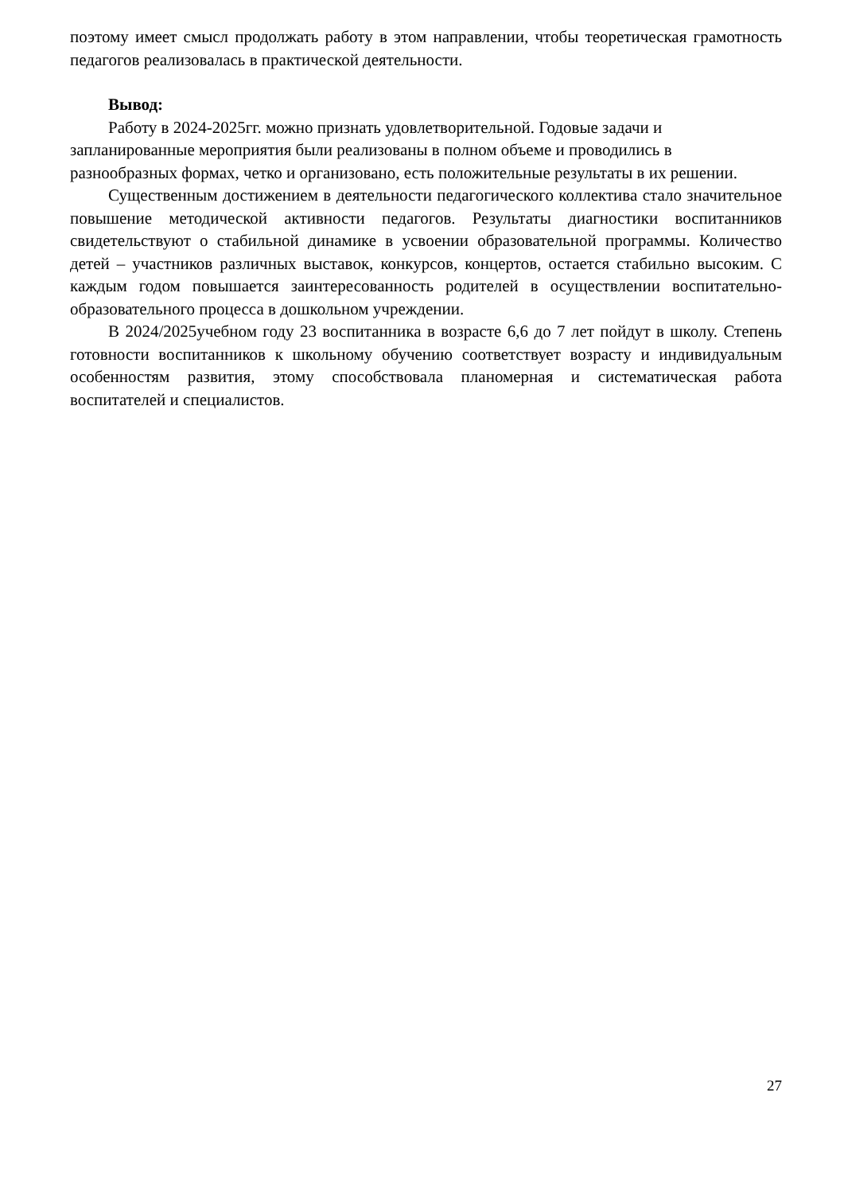поэтому имеет смысл продолжать работу в этом направлении, чтобы теоретическая грамотность педагогов реализовалась в практической деятельности.
Вывод:
Работу в 2024-2025гг. можно признать удовлетворительной. Годовые задачи и запланированные мероприятия были реализованы в полном объеме и проводились в разнообразных формах, четко и организовано, есть положительные результаты в их решении.
Существенным достижением в деятельности педагогического коллектива стало значительное повышение методической активности педагогов. Результаты диагностики воспитанников свидетельствуют о стабильной динамике в усвоении образовательной программы. Количество детей – участников различных выставок, конкурсов, концертов, остается стабильно высоким. С каждым годом повышается заинтересованность родителей в осуществлении воспитательно-образовательного процесса в дошкольном учреждении.
В 2024/2025учебном году 23 воспитанника в возрасте 6,6 до 7 лет пойдут в школу. Степень готовности воспитанников к школьному обучению соответствует возрасту и индивидуальным особенностям развития, этому способствовала планомерная и систематическая работа воспитателей и специалистов.
27